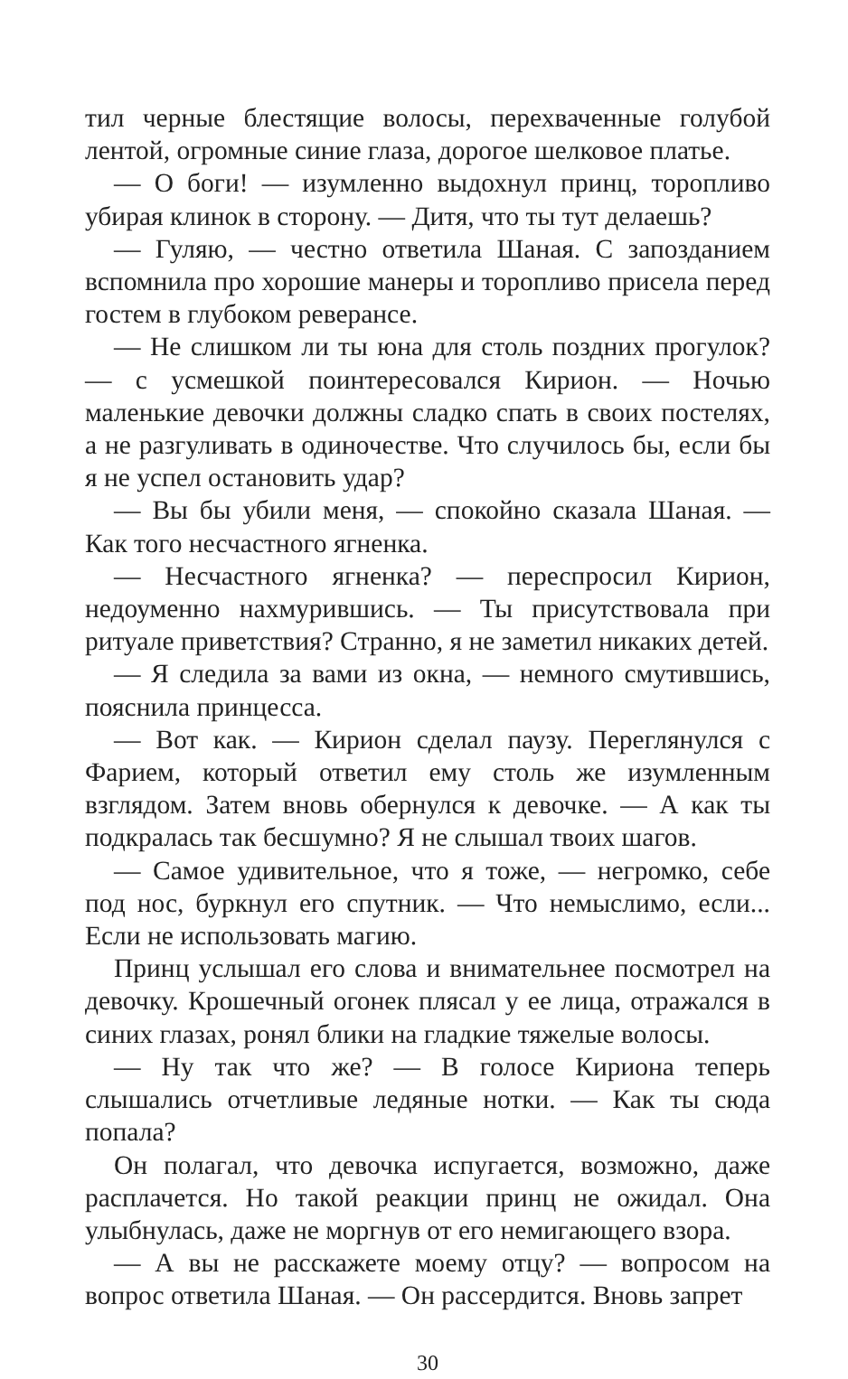тил черные блестящие волосы, перехваченные голубой лентой, огромные синие глаза, дорогое шелковое платье.
— О боги! — изумленно выдохнул принц, торопливо убирая клинок в сторону. — Дитя, что ты тут делаешь?
— Гуляю, — честно ответила Шаная. С запозданием вспомнила про хорошие манеры и торопливо присела перед гостем в глубоком реверансе.
— Не слишком ли ты юна для столь поздних прогулок? — с усмешкой поинтересовался Кирион. — Ночью маленькие девочки должны сладко спать в своих постелях, а не разгуливать в одиночестве. Что случилось бы, если бы я не успел остановить удар?
— Вы бы убили меня, — спокойно сказала Шаная. — Как того несчастного ягненка.
— Несчастного ягненка? — переспросил Кирион, недоуменно нахмурившись. — Ты присутствовала при ритуале приветствия? Странно, я не заметил никаких детей.
— Я следила за вами из окна, — немного смутившись, пояснила принцесса.
— Вот как. — Кирион сделал паузу. Переглянулся с Фарием, который ответил ему столь же изумленным взглядом. Затем вновь обернулся к девочке. — А как ты подкралась так бесшумно? Я не слышал твоих шагов.
— Самое удивительное, что я тоже, — негромко, себе под нос, буркнул его спутник. — Что немыслимо, если... Если не использовать магию.
Принц услышал его слова и внимательнее посмотрел на девочку. Крошечный огонек плясал у ее лица, отражался в синих глазах, ронял блики на гладкие тяжелые волосы.
— Ну так что же? — В голосе Кириона теперь слышались отчетливые ледяные нотки. — Как ты сюда попала?
Он полагал, что девочка испугается, возможно, даже расплачется. Но такой реакции принц не ожидал. Она улыбнулась, даже не моргнув от его немигающего взора.
— А вы не расскажете моему отцу? — вопросом на вопрос ответила Шаная. — Он рассердится. Вновь запрет
30